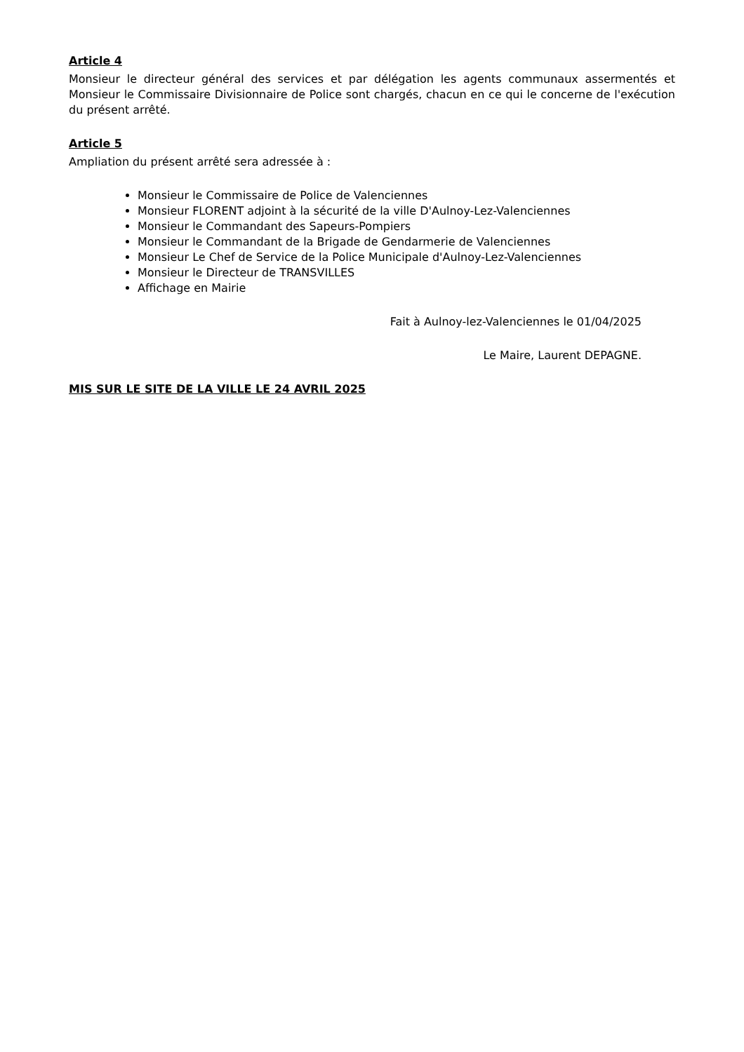Article 4
Monsieur le directeur général des services et par délégation les agents communaux assermentés et Monsieur le Commissaire Divisionnaire de Police sont chargés, chacun en ce qui le concerne de l'exécution du présent arrêté.
Article 5
Ampliation du présent arrêté sera adressée à :
Monsieur le Commissaire de Police de Valenciennes
Monsieur FLORENT adjoint à la sécurité de la ville D'Aulnoy-Lez-Valenciennes
Monsieur le Commandant des Sapeurs-Pompiers
Monsieur le Commandant de la Brigade de Gendarmerie de Valenciennes
Monsieur Le Chef de Service de la Police Municipale d'Aulnoy-Lez-Valenciennes
Monsieur le Directeur de TRANSVILLES
Affichage en Mairie
Fait à Aulnoy-lez-Valenciennes le 01/04/2025
Le Maire, Laurent DEPAGNE.
MIS SUR LE SITE DE LA VILLE LE 24 AVRIL 2025